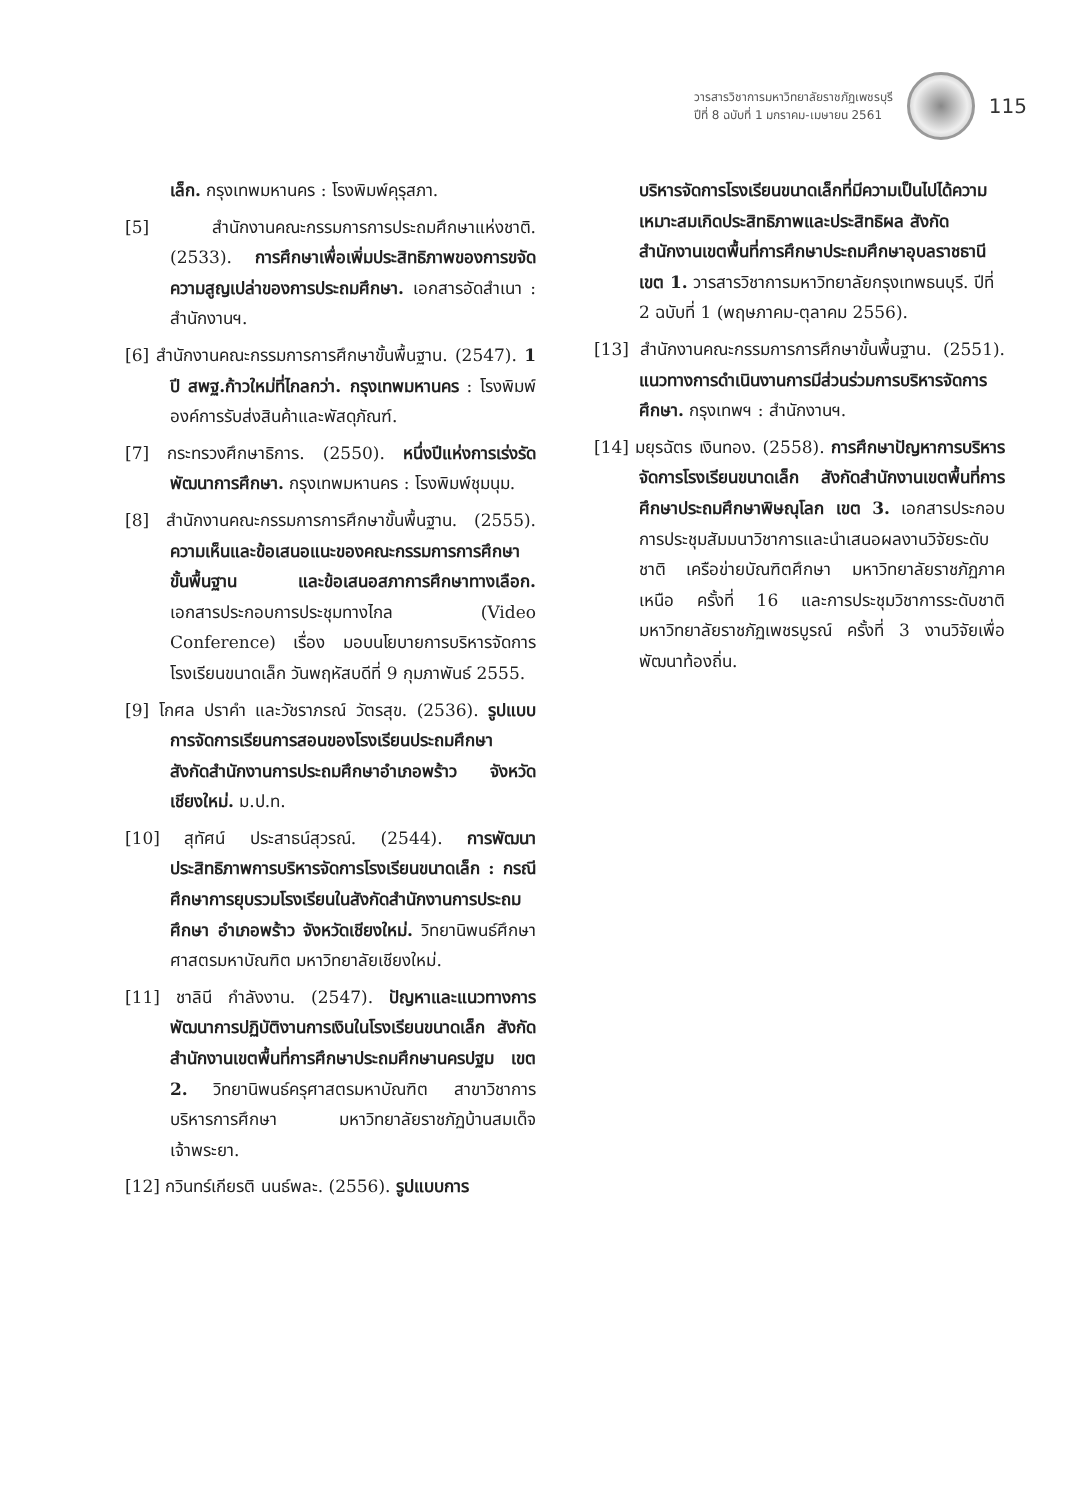วารสารวิชาการมหาวิทยาลัยราชภัฏเพชรบุรี
ปีที่ 8 ฉบับที่ 1 มกราคม-เมษายน 2561
115
เล็ก. กรุงเทพมหานคร : โรงพิมพ์คุรุสภา.
[5] สำนักงานคณะกรรมการการประถมศึกษาแห่งชาติ. (2533). การศึกษาเพื่อเพิ่มประสิทธิภาพของการขจัดความสูญเปล่าของการประถมศึกษา. เอกสารอัดสำเนา : สำนักงานฯ.
[6] สำนักงานคณะกรรมการการศึกษาขั้นพื้นฐาน. (2547). 1 ปี สพฐ.ก้าวใหม่ที่ไกลกว่า. กรุงเทพมหานคร : โรงพิมพ์องค์การรับส่งสินค้าและพัสดุภัณฑ์.
[7] กระทรวงศึกษาธิการ. (2550). หนึ่งปีแห่งการเร่งรัดพัฒนาการศึกษา. กรุงเทพมหานคร : โรงพิมพ์ชุมนุม.
[8] สำนักงานคณะกรรมการการศึกษาขั้นพื้นฐาน. (2555). ความเห็นและข้อเสนอแนะของคณะกรรมการการศึกษาขั้นพื้นฐาน และข้อเสนอสภาการศึกษาทางเลือก. เอกสารประกอบการประชุมทางไกล (Video Conference) เรื่อง มอบนโยบายการบริหารจัดการโรงเรียนขนาดเล็ก วันพฤหัสบดีที่ 9 กุมภาพันธ์ 2555.
[9] โกศล ปราคำ และวัชราภรณ์ วัตรสุข. (2536). รูปแบบการจัดการเรียนการสอนของโรงเรียนประถมศึกษา สังกัดสำนักงานการประถมศึกษาอำเภอพร้าว จังหวัดเชียงใหม่. ม.ป.ท.
[10] สุทัศน์ ประสาธน์สุวรณ์. (2544). การพัฒนาประสิทธิภาพการบริหารจัดการโรงเรียนขนาดเล็ก : กรณีศึกษาการยุบรวมโรงเรียนในสังกัดสำนักงานการประถมศึกษา อำเภอพร้าว จังหวัดเชียงใหม่. วิทยานิพนธ์ศึกษาศาสตรมหาบัณฑิต มหาวิทยาลัยเชียงใหม่.
[11] ชาลินี กำลังงาน. (2547). ปัญหาและแนวทางการพัฒนาการปฏิบัติงานการเงินในโรงเรียนขนาดเล็ก สังกัดสำนักงานเขตพื้นที่การศึกษาประถมศึกษานครปฐม เขต 2. วิทยานิพนธ์ครุศาสตรมหาบัณฑิต สาขาวิชาการบริหารการศึกษา มหาวิทยาลัยราชภัฏบ้านสมเด็จเจ้าพระยา.
[12] กวินทร์เกียรติ นนธ์พละ. (2556). รูปแบบการ
บริหารจัดการโรงเรียนขนาดเล็กที่มีความเป็นไปได้ความเหมาะสมเกิดประสิทธิภาพและประสิทธิผล สังกัดสำนักงานเขตพื้นที่การศึกษาประถมศึกษาอุบลราชธานี เขต 1. วารสารวิชาการมหาวิทยาลัยกรุงเทพธนบุรี. ปีที่ 2 ฉบับที่ 1 (พฤษภาคม-ตุลาคม 2556).
[13] สำนักงานคณะกรรมการการศึกษาขั้นพื้นฐาน. (2551). แนวทางการดำเนินงานการมีส่วนร่วมการบริหารจัดการศึกษา. กรุงเทพฯ : สำนักงานฯ.
[14] มยุรฉัตร เงินทอง. (2558). การศึกษาปัญหาการบริหารจัดการโรงเรียนขนาดเล็ก สังกัดสำนักงานเขตพื้นที่การศึกษาประถมศึกษาพิษณุโลก เขต 3. เอกสารประกอบการประชุมสัมมนาวิชาการและนำเสนอผลงานวิจัยระดับชาติ เครือข่ายบัณฑิตศึกษา มหาวิทยาลัยราชภัฏภาคเหนือ ครั้งที่ 16 และการประชุมวิชาการระดับชาติ มหาวิทยาลัยราชภัฏเพชรบูรณ์ ครั้งที่ 3 งานวิจัยเพื่อพัฒนาท้องถิ่น.